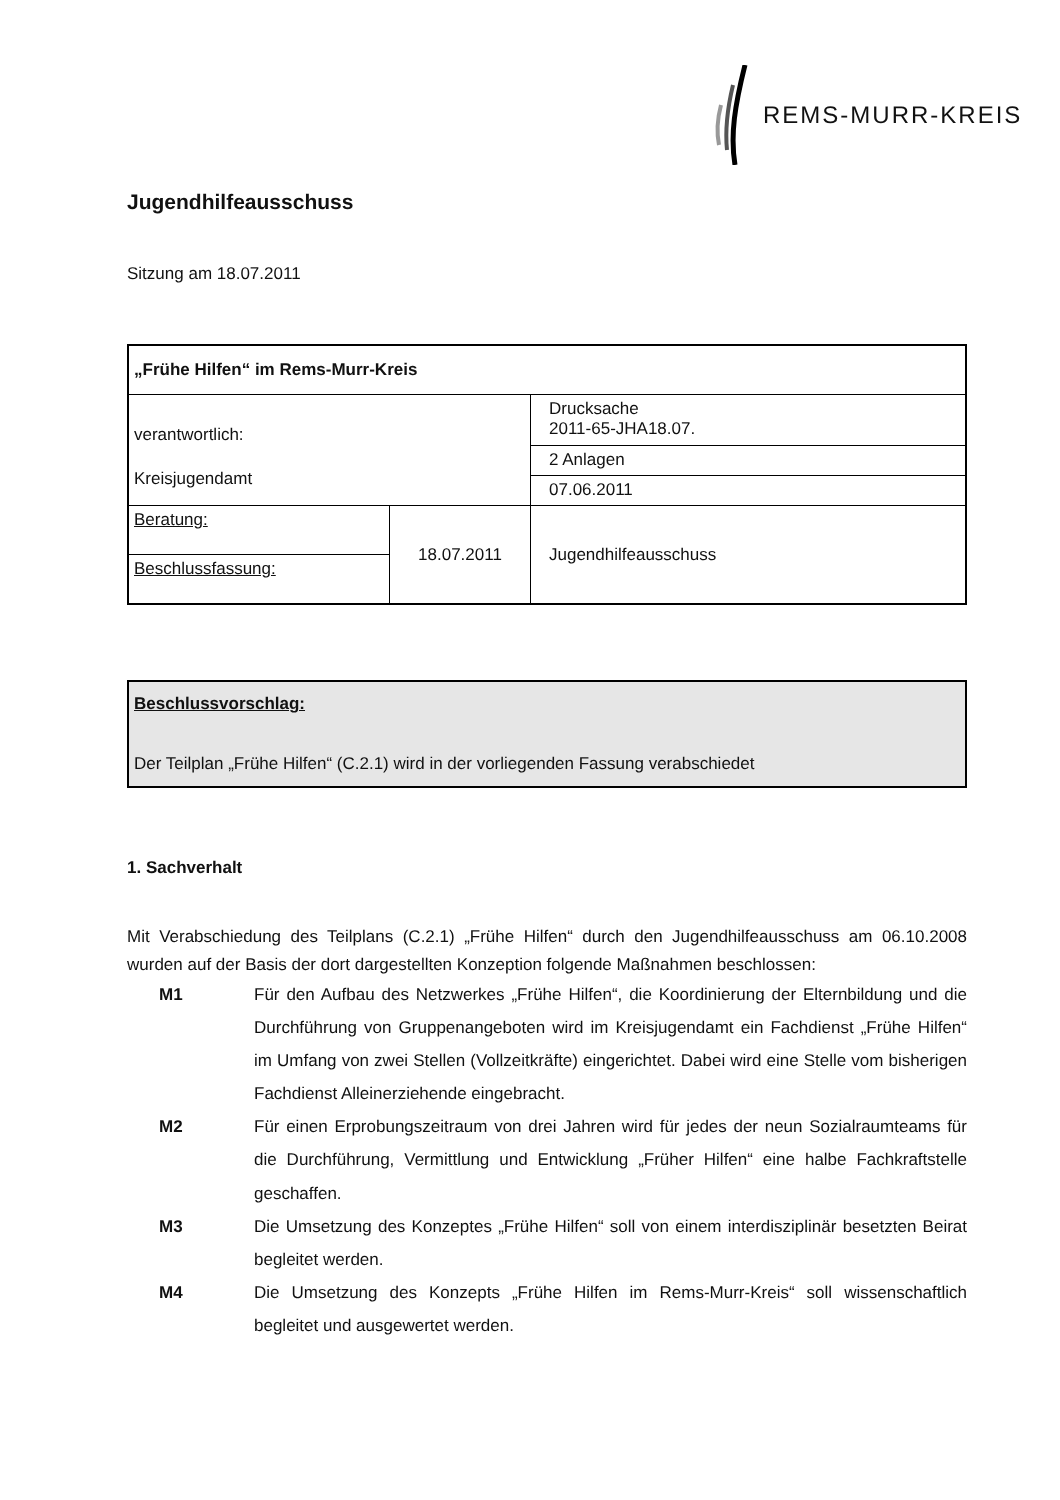REMS-MURR-KREIS
Jugendhilfeausschuss
Sitzung am 18.07.2011
| „Frühe Hilfen“ im Rems-Murr-Kreis | | |
| verantwortlich: Kreisjugendamt | | Drucksache 2011-65-JHA18.07. |
| | | 2 Anlagen |
| | | 07.06.2011 |
| Beratung: | 18.07.2011 | Jugendhilfeausschuss |
| Beschlussfassung: | | |
Beschlussvorschlag:
Der Teilplan „Frühe Hilfen“ (C.2.1) wird in der vorliegenden Fassung verabschiedet
1. Sachverhalt
Mit Verabschiedung des Teilplans (C.2.1) „Frühe Hilfen“ durch den Jugendhilfeausschuss am 06.10.2008 wurden auf der Basis der dort dargestellten Konzeption folgende Maßnahmen beschlossen:
M1
Für den Aufbau des Netzwerkes „Frühe Hilfen“, die Koordinierung der Elternbildung und die Durchführung von Gruppenangeboten wird im Kreisjugendamt ein Fachdienst „Frühe Hilfen“ im Umfang von zwei Stellen (Vollzeitkräfte) eingerichtet. Dabei wird eine Stelle vom bisherigen Fachdienst Alleinerziehende eingebracht.
M2
Für einen Erprobungszeitraum von drei Jahren wird für jedes der neun Sozialraumteams für die Durchführung, Vermittlung und Entwicklung „Früher Hilfen“ eine halbe Fachkraftstelle geschaffen.
M3
Die Umsetzung des Konzeptes „Frühe Hilfen“ soll von einem interdisziplinär besetzten Beirat begleitet werden.
M4
Die Umsetzung des Konzepts „Frühe Hilfen im Rems-Murr-Kreis“ soll wissenschaftlich begleitet und ausgewertet werden.